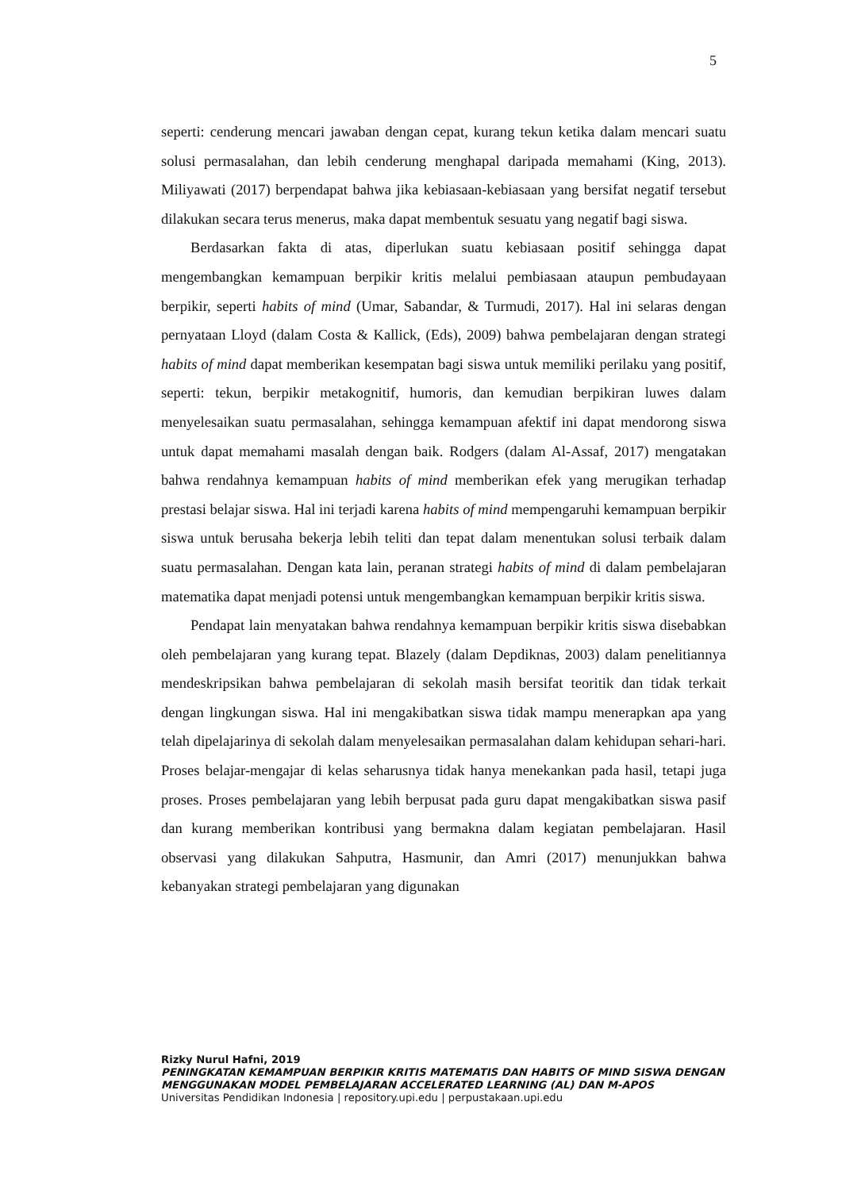5
seperti: cenderung mencari jawaban dengan cepat, kurang tekun ketika dalam mencari suatu solusi permasalahan, dan lebih cenderung menghapal daripada memahami (King, 2013). Miliyawati (2017) berpendapat bahwa jika kebiasaan-kebiasaan yang bersifat negatif tersebut dilakukan secara terus menerus, maka dapat membentuk sesuatu yang negatif bagi siswa.
Berdasarkan fakta di atas, diperlukan suatu kebiasaan positif sehingga dapat mengembangkan kemampuan berpikir kritis melalui pembiasaan ataupun pembudayaan berpikir, seperti habits of mind (Umar, Sabandar, & Turmudi, 2017). Hal ini selaras dengan pernyataan Lloyd (dalam Costa & Kallick, (Eds), 2009) bahwa pembelajaran dengan strategi habits of mind dapat memberikan kesempatan bagi siswa untuk memiliki perilaku yang positif, seperti: tekun, berpikir metakognitif, humoris, dan kemudian berpikiran luwes dalam menyelesaikan suatu permasalahan, sehingga kemampuan afektif ini dapat mendorong siswa untuk dapat memahami masalah dengan baik. Rodgers (dalam Al-Assaf, 2017) mengatakan bahwa rendahnya kemampuan habits of mind memberikan efek yang merugikan terhadap prestasi belajar siswa. Hal ini terjadi karena habits of mind mempengaruhi kemampuan berpikir siswa untuk berusaha bekerja lebih teliti dan tepat dalam menentukan solusi terbaik dalam suatu permasalahan. Dengan kata lain, peranan strategi habits of mind di dalam pembelajaran matematika dapat menjadi potensi untuk mengembangkan kemampuan berpikir kritis siswa.
Pendapat lain menyatakan bahwa rendahnya kemampuan berpikir kritis siswa disebabkan oleh pembelajaran yang kurang tepat. Blazely (dalam Depdiknas, 2003) dalam penelitiannya mendeskripsikan bahwa pembelajaran di sekolah masih bersifat teoritik dan tidak terkait dengan lingkungan siswa. Hal ini mengakibatkan siswa tidak mampu menerapkan apa yang telah dipelajarinya di sekolah dalam menyelesaikan permasalahan dalam kehidupan sehari-hari. Proses belajar-mengajar di kelas seharusnya tidak hanya menekankan pada hasil, tetapi juga proses. Proses pembelajaran yang lebih berpusat pada guru dapat mengakibatkan siswa pasif dan kurang memberikan kontribusi yang bermakna dalam kegiatan pembelajaran. Hasil observasi yang dilakukan Sahputra, Hasmunir, dan Amri (2017) menunjukkan bahwa kebanyakan strategi pembelajaran yang digunakan
Rizky Nurul Hafni, 2019
PENINGKATAN KEMAMPUAN BERPIKIR KRITIS MATEMATIS DAN HABITS OF MIND SISWA DENGAN MENGGUNAKAN MODEL PEMBELAJARAN ACCELERATED LEARNING (AL) DAN M-APOS
Universitas Pendidikan Indonesia | repository.upi.edu | perpustakaan.upi.edu